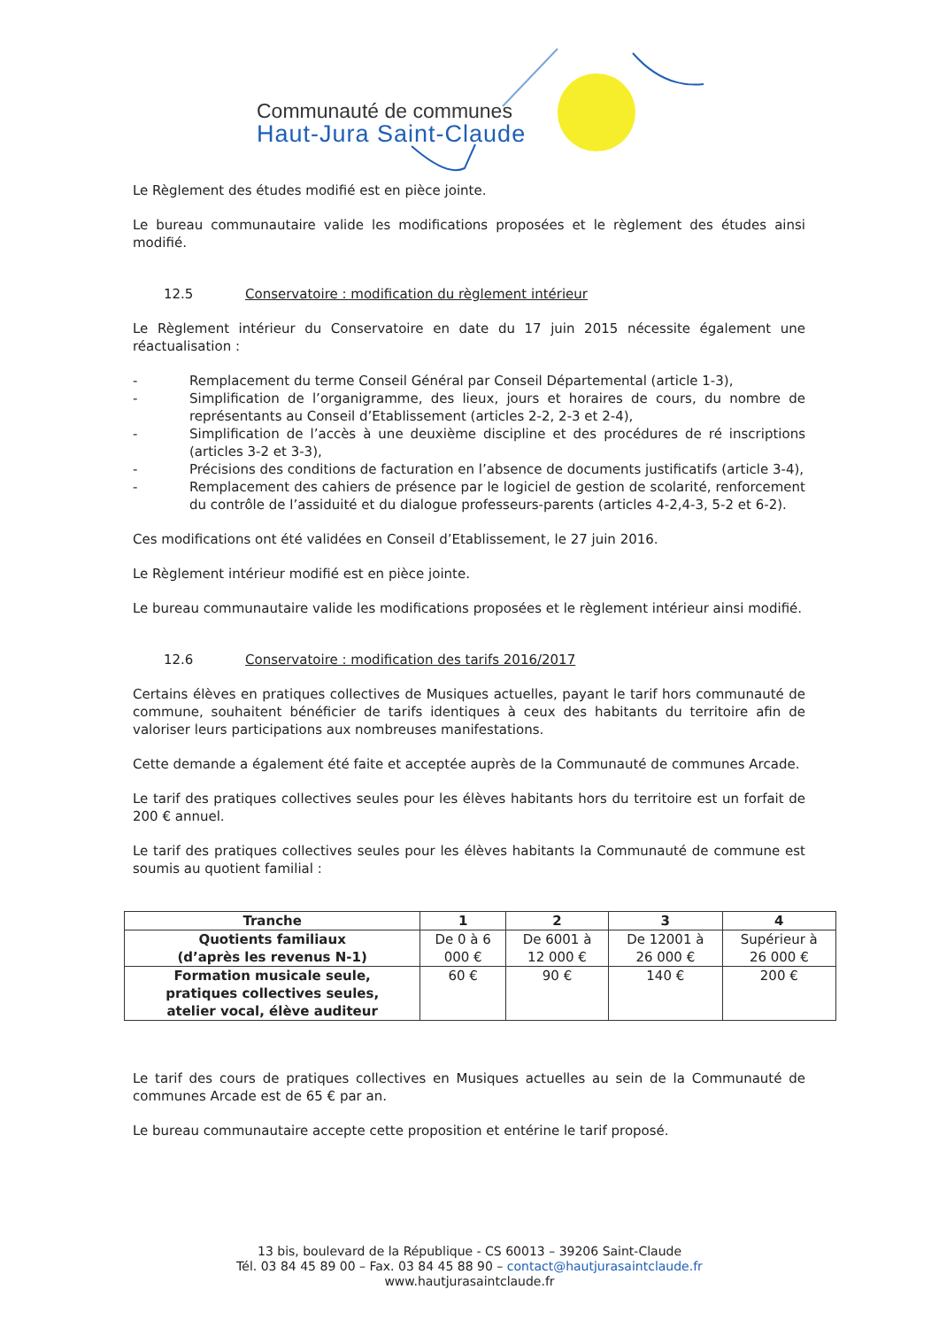Communauté de communes
Haut-Jura Saint-Claude
Le Règlement des études modifié est en pièce jointe.
Le bureau communautaire valide les modifications proposées et le règlement des études ainsi modifié.
12.5 Conservatoire : modification du règlement intérieur
Le Règlement intérieur du Conservatoire en date du 17 juin 2015 nécessite également une réactualisation :
- Remplacement du terme Conseil Général par Conseil Départemental (article 1-3),
- Simplification de l’organigramme, des lieux, jours et horaires de cours, du nombre de représentants au Conseil d’Etablissement (articles 2-2, 2-3 et 2-4),
- Simplification de l’accès à une deuxième discipline et des procédures de ré inscriptions (articles 3-2 et 3-3),
- Précisions des conditions de facturation en l’absence de documents justificatifs (article 3-4),
- Remplacement des cahiers de présence par le logiciel de gestion de scolarité, renforcement du contrôle de l’assiduité et du dialogue professeurs-parents (articles 4-2,4-3, 5-2 et 6-2).
Ces modifications ont été validées en Conseil d’Etablissement, le 27 juin 2016.
Le Règlement intérieur modifié est en pièce jointe.
Le bureau communautaire valide les modifications proposées et le règlement intérieur ainsi modifié.
12.6 Conservatoire : modification des tarifs 2016/2017
Certains élèves en pratiques collectives de Musiques actuelles, payant le tarif hors communauté de commune, souhaitent bénéficier de tarifs identiques à ceux des habitants du territoire afin de valoriser leurs participations aux nombreuses manifestations.
Cette demande a également été faite et acceptée auprès de la Communauté de communes Arcade.
Le tarif des pratiques collectives seules pour les élèves habitants hors du territoire est un forfait de 200 € annuel.
Le tarif des pratiques collectives seules pour les élèves habitants la Communauté de commune est soumis au quotient familial :
| Tranche | 1 | 2 | 3 | 4 |
| --- | --- | --- | --- | --- |
| Quotients familiaux (d’après les revenus N-1) | De 0 à 6 000 € | De 6001 à 12 000 € | De 12001 à 26 000 € | Supérieur à 26 000 € |
| Formation musicale seule, pratiques collectives seules, atelier vocal, élève auditeur | 60 € | 90 € | 140 € | 200 € |
Le tarif des cours de pratiques collectives en Musiques actuelles au sein de la Communauté de communes Arcade est de 65 € par an.
Le bureau communautaire accepte cette proposition et entérine le tarif proposé.
13 bis, boulevard de la République - CS 60013 – 39206 Saint-Claude
Tél. 03 84 45 89 00 – Fax. 03 84 45 88 90 – contact@hautjurasaintclaude.fr
www.hautjurasaintclaude.fr